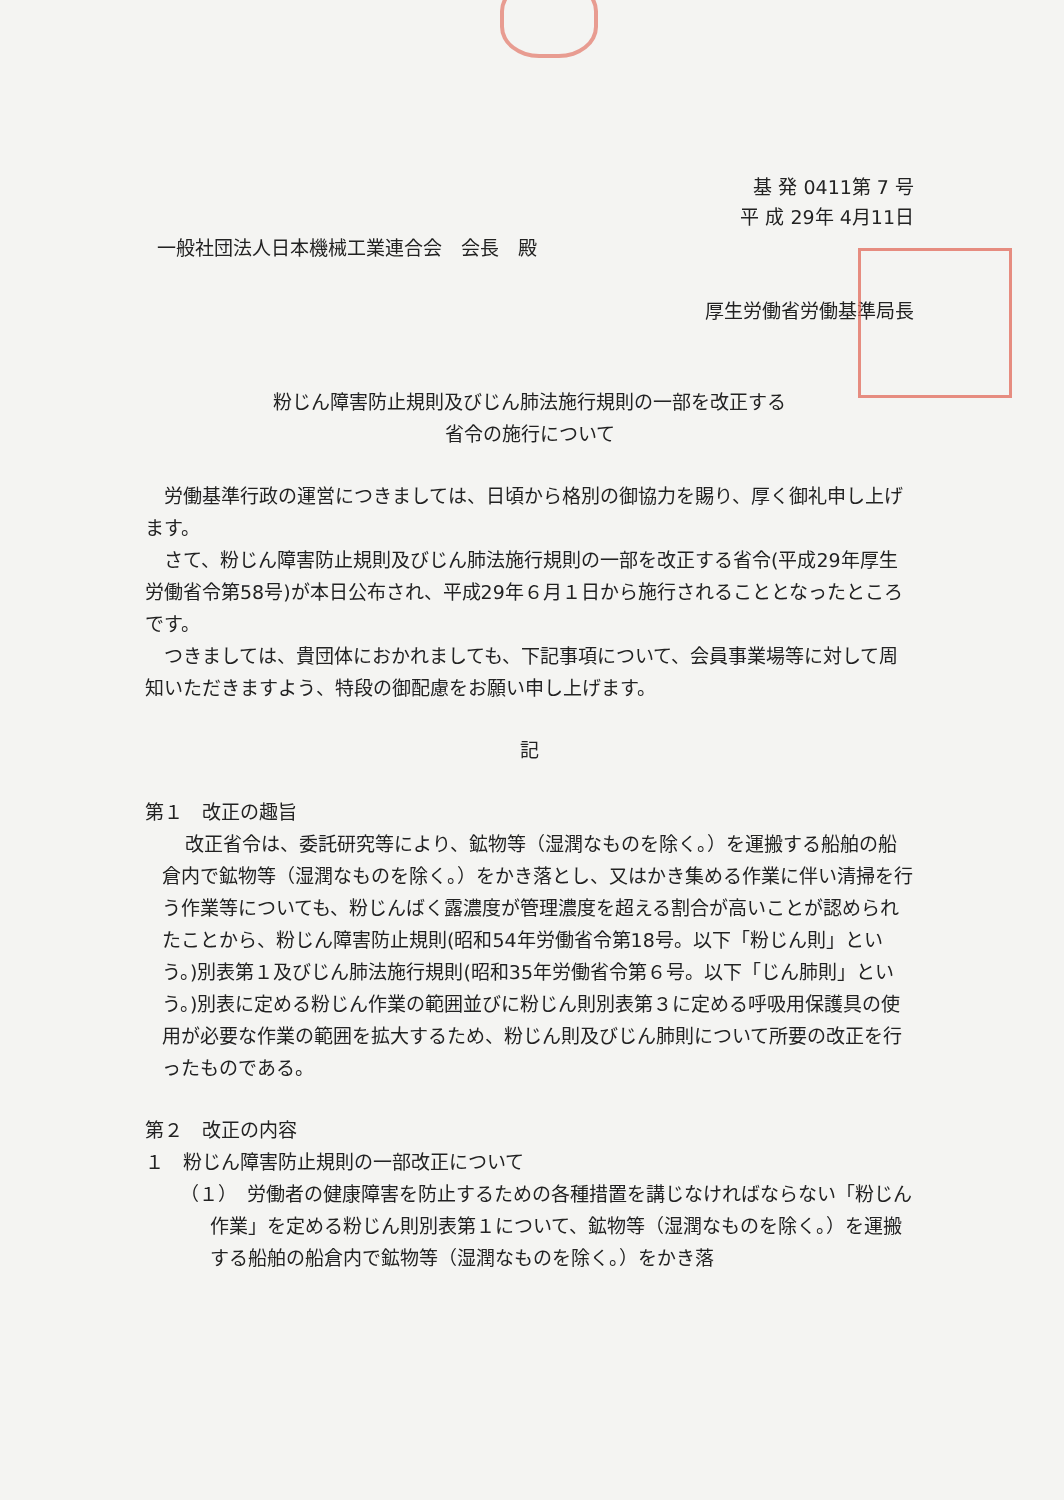基 発 0411第 7 号
平 成 29年 4月11日
一般社団法人日本機械工業連合会　会長　殿
厚生労働省労働基準局長
粉じん障害防止規則及びじん肺法施行規則の一部を改正する
省令の施行について
労働基準行政の運営につきましては、日頃から格別の御協力を賜り、厚く御礼申し上げます。
さて、粉じん障害防止規則及びじん肺法施行規則の一部を改正する省令(平成29年厚生労働省令第58号)が本日公布され、平成29年６月１日から施行されることとなったところです。
つきましては、貴団体におかれましても、下記事項について、会員事業場等に対して周知いただきますよう、特段の御配慮をお願い申し上げます。
記
第１　改正の趣旨
改正省令は、委託研究等により、鉱物等（湿潤なものを除く。）を運搬する船舶の船倉内で鉱物等（湿潤なものを除く。）をかき落とし、又はかき集める作業に伴い清掃を行う作業等についても、粉じんばく露濃度が管理濃度を超える割合が高いことが認められたことから、粉じん障害防止規則(昭和54年労働省令第18号。以下「粉じん則」という。)別表第１及びじん肺法施行規則(昭和35年労働省令第６号。以下「じん肺則」という。)別表に定める粉じん作業の範囲並びに粉じん則別表第３に定める呼吸用保護具の使用が必要な作業の範囲を拡大するため、粉じん則及びじん肺則について所要の改正を行ったものである。
第２　改正の内容
１　粉じん障害防止規則の一部改正について
（１）　労働者の健康障害を防止するための各種措置を講じなければならない「粉じん作業」を定める粉じん則別表第１について、鉱物等（湿潤なものを除く。）を運搬する船舶の船倉内で鉱物等（湿潤なものを除く。）をかき落